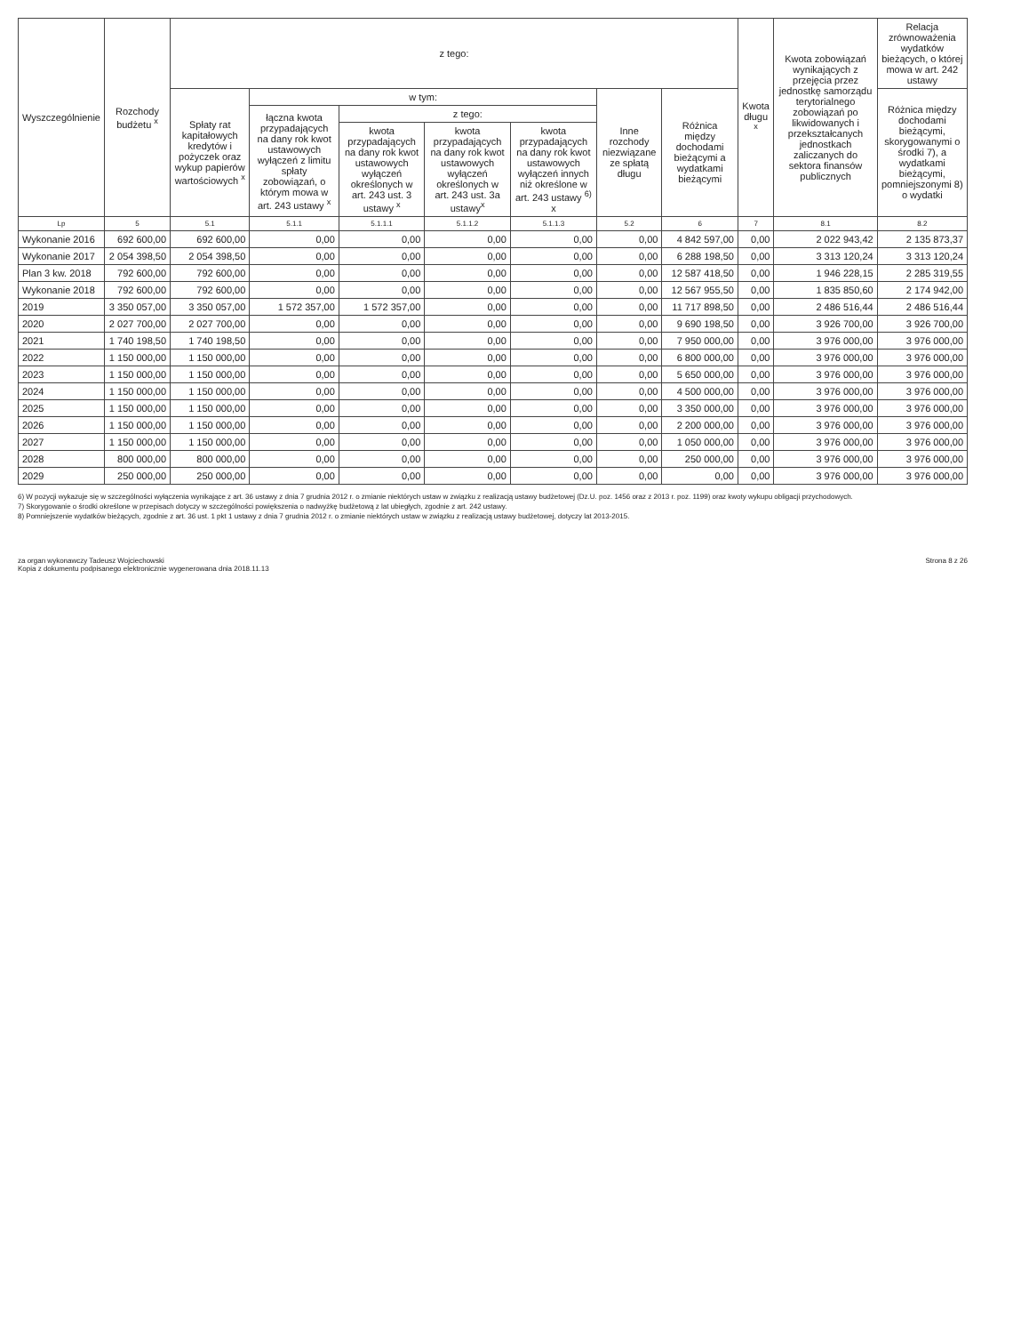| Wyszczególnienie | Rozchody budżetu <sup>x</sup> | z tego: | | | | | | | Kwota długu <sup>x</sup> | Kwota zobowiązań wynikających z przejęcia przez jednostkę samorządu terytorialnego zobowiązań po likwidowanych i przekształcanych jednostkach zaliczanych do sektora finansów publicznych | Relacja zrównoważenia wydatków bieżących, o której mowa w art. 242 ustawy |
| --- | --- | --- | --- | --- | --- | --- | --- | --- | --- | --- | --- |
| | | Spłaty rat kapitałowych kredytów i pożyczek oraz wykup papierów wartościowych <sup>x</sup> | w tym: | | | | Inne rozchody niezwiązane ze spłatą długu | Różnica między dochodami bieżącymi a wydatkami bieżącymi | | | Różnica między dochodami bieżącymi, skorygowanymi o środki 7), a wydatkami bieżącymi, pomniejszonymi 8) o wydatki |
| | | | łączna kwota przypadających na dany rok kwot ustawowych wyłączeń z limitu spłaty zobowiązań, o którym mowa w art. 243 ustawy <sup>x</sup> | z tego: | | | | | | | |
| | | | | kwota przypadających na dany rok kwot ustawowych wyłączeń określonych w art. 243 ust. 3 ustawy <sup>x</sup> | kwota przypadających na dany rok kwot ustawowych wyłączeń określonych w art. 243 ust. 3a ustawy<sup>x</sup> | kwota przypadających na dany rok kwot ustawowych wyłączeń innych niż określone w art. 243 ustawy <sup>6)</sup> x | | | | | |
| Lp | 5 | 5.1 | 5.1.1 | 5.1.1.1 | 5.1.1.2 | 5.1.1.3 | 5.2 | 6 | 7 | 8.1 | 8.2 |
| Wykonanie 2016 | 692 600,00 | 692 600,00 | 0,00 | 0,00 | 0,00 | 0,00 | 0,00 | 4 842 597,00 | 0,00 | 2 022 943,42 | 2 135 873,37 |
| Wykonanie 2017 | 2 054 398,50 | 2 054 398,50 | 0,00 | 0,00 | 0,00 | 0,00 | 0,00 | 6 288 198,50 | 0,00 | 3 313 120,24 | 3 313 120,24 |
| Plan 3 kw. 2018 | 792 600,00 | 792 600,00 | 0,00 | 0,00 | 0,00 | 0,00 | 0,00 | 12 587 418,50 | 0,00 | 1 946 228,15 | 2 285 319,55 |
| Wykonanie 2018 | 792 600,00 | 792 600,00 | 0,00 | 0,00 | 0,00 | 0,00 | 0,00 | 12 567 955,50 | 0,00 | 1 835 850,60 | 2 174 942,00 |
| 2019 | 3 350 057,00 | 3 350 057,00 | 1 572 357,00 | 1 572 357,00 | 0,00 | 0,00 | 0,00 | 11 717 898,50 | 0,00 | 2 486 516,44 | 2 486 516,44 |
| 2020 | 2 027 700,00 | 2 027 700,00 | 0,00 | 0,00 | 0,00 | 0,00 | 0,00 | 9 690 198,50 | 0,00 | 3 926 700,00 | 3 926 700,00 |
| 2021 | 1 740 198,50 | 1 740 198,50 | 0,00 | 0,00 | 0,00 | 0,00 | 0,00 | 7 950 000,00 | 0,00 | 3 976 000,00 | 3 976 000,00 |
| 2022 | 1 150 000,00 | 1 150 000,00 | 0,00 | 0,00 | 0,00 | 0,00 | 0,00 | 6 800 000,00 | 0,00 | 3 976 000,00 | 3 976 000,00 |
| 2023 | 1 150 000,00 | 1 150 000,00 | 0,00 | 0,00 | 0,00 | 0,00 | 0,00 | 5 650 000,00 | 0,00 | 3 976 000,00 | 3 976 000,00 |
| 2024 | 1 150 000,00 | 1 150 000,00 | 0,00 | 0,00 | 0,00 | 0,00 | 0,00 | 4 500 000,00 | 0,00 | 3 976 000,00 | 3 976 000,00 |
| 2025 | 1 150 000,00 | 1 150 000,00 | 0,00 | 0,00 | 0,00 | 0,00 | 0,00 | 3 350 000,00 | 0,00 | 3 976 000,00 | 3 976 000,00 |
| 2026 | 1 150 000,00 | 1 150 000,00 | 0,00 | 0,00 | 0,00 | 0,00 | 0,00 | 2 200 000,00 | 0,00 | 3 976 000,00 | 3 976 000,00 |
| 2027 | 1 150 000,00 | 1 150 000,00 | 0,00 | 0,00 | 0,00 | 0,00 | 0,00 | 1 050 000,00 | 0,00 | 3 976 000,00 | 3 976 000,00 |
| 2028 | 800 000,00 | 800 000,00 | 0,00 | 0,00 | 0,00 | 0,00 | 0,00 | 250 000,00 | 0,00 | 3 976 000,00 | 3 976 000,00 |
| 2029 | 250 000,00 | 250 000,00 | 0,00 | 0,00 | 0,00 | 0,00 | 0,00 | 0,00 | 0,00 | 3 976 000,00 | 3 976 000,00 |
6) W pozycji wykazuje się w szczególności wyłączenia wynikające z art. 36 ustawy z dnia 7 grudnia 2012 r. o zmianie niektórych ustaw w związku z realizacją ustawy budżetowej (Dz.U. poz. 1456 oraz z 2013 r. poz. 1199) oraz kwoty wykupu obligacji przychodowych.
7) Skorygowanie o środki określone w przepisach dotyczy w szczególności powiększenia o nadwyżkę budżetową z lat ubiegłych, zgodnie z art. 242 ustawy.
8) Pomniejszenie wydatków bieżących, zgodnie z art. 36 ust. 1 pkt 1 ustawy z dnia 7 grudnia 2012 r. o zmianie niektórych ustaw w związku z realizacją ustawy budżetowej, dotyczy lat 2013-2015.
za organ wykonawczy Tadeusz Wojciechowski
Kopia z dokumentu podpisanego elektronicznie wygenerowana dnia 2018.11.13
Strona 8 z 26